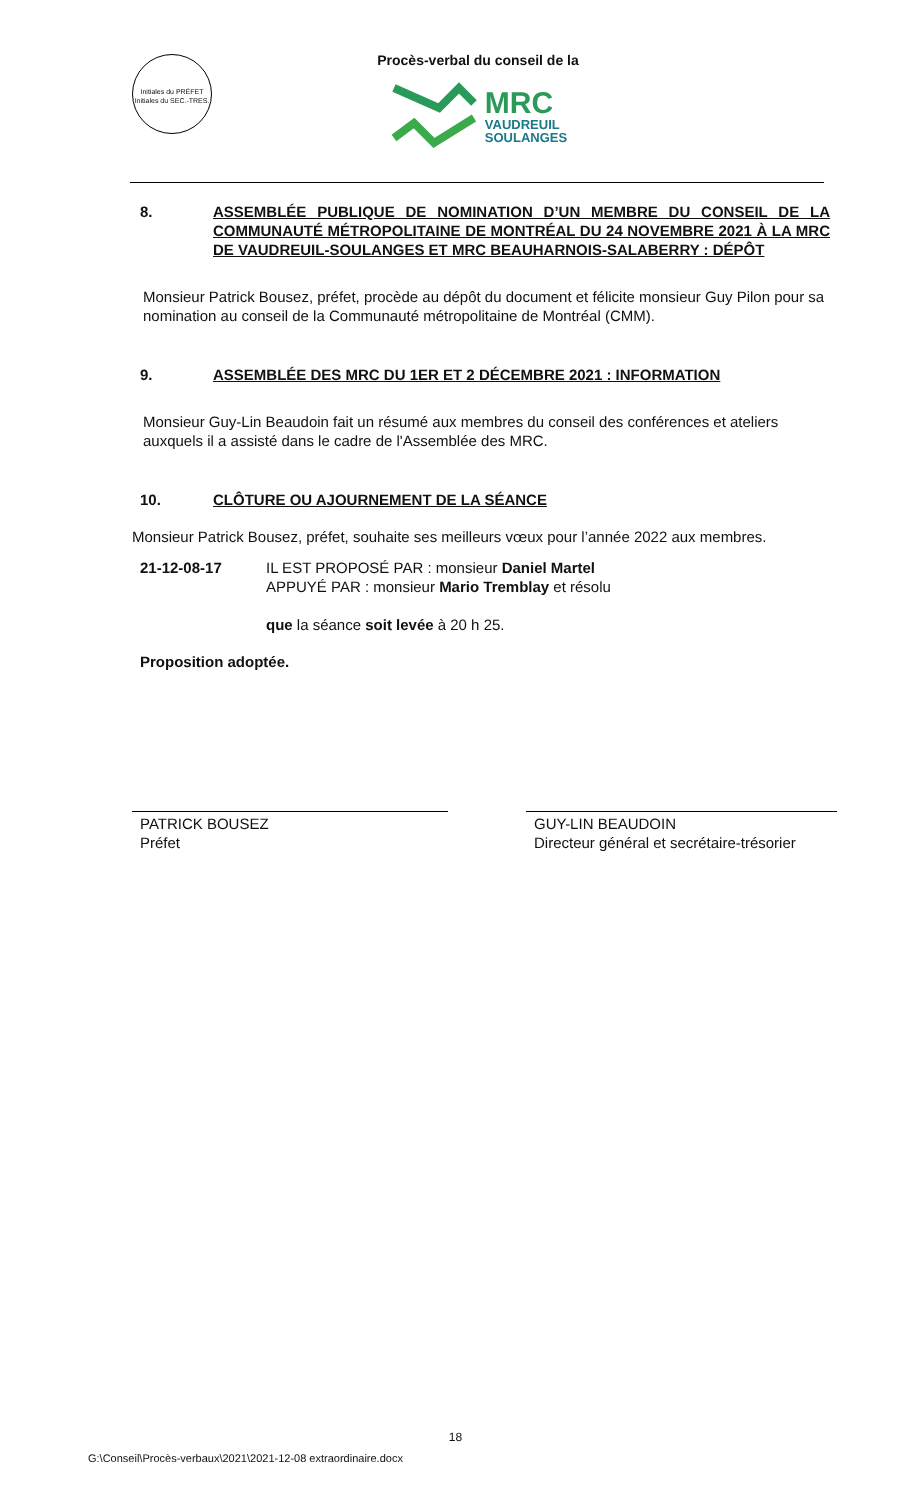Initiales du PRÉFET
Initiales du SEC.-TRES.
Procès-verbal du conseil de la
MRC
VAUDREUIL
SOULANGES
8. ASSEMBLÉE PUBLIQUE DE NOMINATION D’UN MEMBRE DU CONSEIL DE LA COMMUNAUTÉ MÉTROPOLITAINE DE MONTRÉAL DU 24 NOVEMBRE 2021 À LA MRC DE VAUDREUIL-SOULANGES ET MRC BEAUHARNOIS-SALABERRY : DÉPÔT
Monsieur Patrick Bousez, préfet, procède au dépôt du document et félicite monsieur Guy Pilon pour sa nomination au conseil de la Communauté métropolitaine de Montréal (CMM).
9. ASSEMBLÉE DES MRC DU 1ER ET 2 DÉCEMBRE 2021 : INFORMATION
Monsieur Guy-Lin Beaudoin fait un résumé aux membres du conseil des conférences et ateliers auxquels il a assisté dans le cadre de l'Assemblée des MRC.
10. CLÔTURE OU AJOURNEMENT DE LA SÉANCE
Monsieur Patrick Bousez, préfet, souhaite ses meilleurs vœux pour l’année 2022 aux membres.
21-12-08-17 IL EST PROPOSÉ PAR : monsieur Daniel Martel
APPUYÉ PAR : monsieur Mario Tremblay et résolu
que la séance soit levée à 20 h 25.
Proposition adoptée.
PATRICK BOUSEZ
Préfet
GUY-LIN BEAUDOIN
Directeur général et secrétaire-trésorier
18
G:\Conseil\Procès-verbaux\2021\2021-12-08 extraordinaire.docx